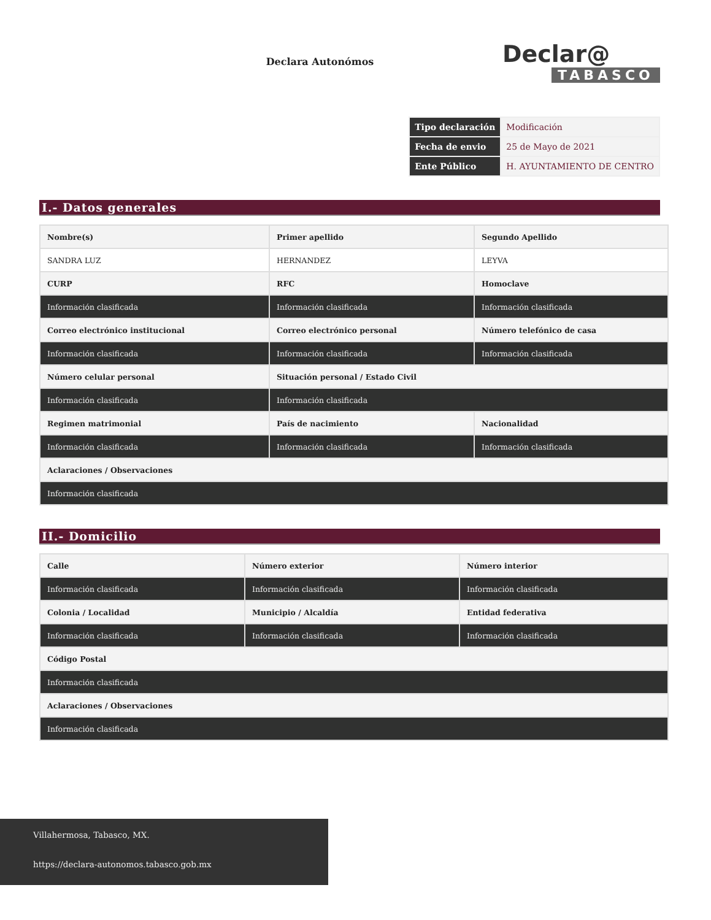Declara Autonómos
Declar@
TABASCO
| Tipo declaración | Modificación |
| Fecha de envio | 25 de Mayo de 2021 |
| Ente Público | H. AYUNTAMIENTO DE CENTRO |
I.- Datos generales
| Nombre(s) | Primer apellido | Segundo Apellido |
| SANDRA LUZ | HERNANDEZ | LEYVA |
| CURP | RFC | Homoclave |
| Información clasificada | Información clasificada | Información clasificada |
| Correo electrónico institucional | Correo electrónico personal | Número telefónico de casa |
| Información clasificada | Información clasificada | Información clasificada |
| Número celular personal | Situación personal / Estado Civil | |
| Información clasificada | Información clasificada | |
| Regimen matrimonial | País de nacimiento | Nacionalidad |
| Información clasificada | Información clasificada | Información clasificada |
| Aclaraciones / Observaciones | | |
| Información clasificada | | |
II.- Domicilio
| Calle | Número exterior | Número interior |
| Información clasificada | Información clasificada | Información clasificada |
| Colonia / Localidad | Municipio / Alcaldía | Entidad federativa |
| Información clasificada | Información clasificada | Información clasificada |
| Código Postal | | |
| Información clasificada | | |
| Aclaraciones / Observaciones | | |
| Información clasificada | | |
Villahermosa, Tabasco, MX.
https://declara-autonomos.tabasco.gob.mx